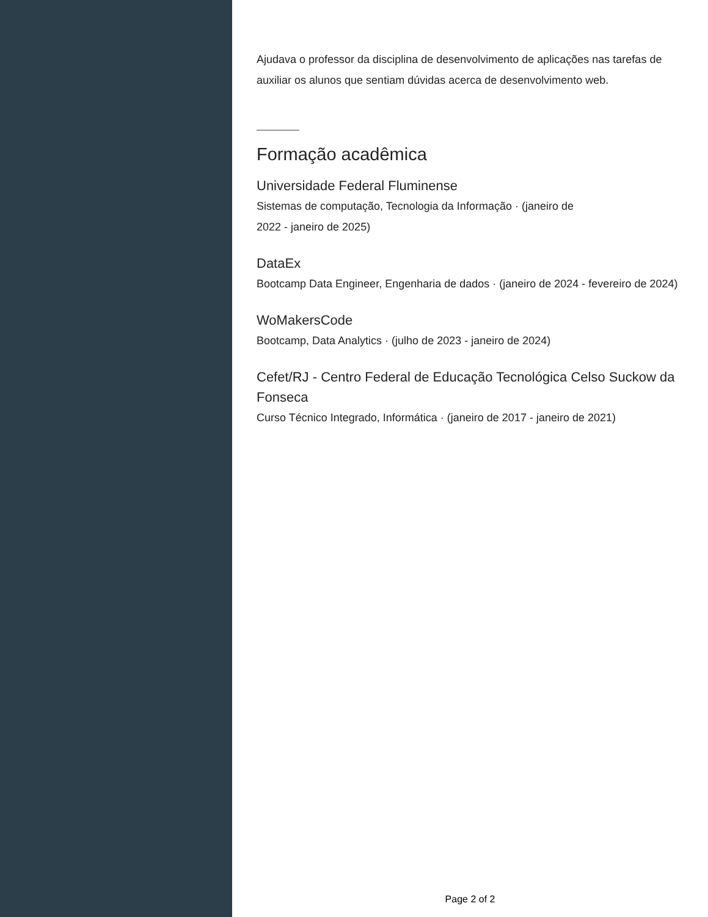Ajudava o professor da disciplina de desenvolvimento de aplicações nas tarefas de auxiliar os alunos que sentiam dúvidas acerca de desenvolvimento web.
Formação acadêmica
Universidade Federal Fluminense
Sistemas de computação, Tecnologia da Informação · (janeiro de
2022 - janeiro de 2025)
DataEx
Bootcamp Data Engineer, Engenharia de dados · (janeiro de 2024 - fevereiro de 2024)
WoMakersCode
Bootcamp, Data Analytics · (julho de 2023 - janeiro de 2024)
Cefet/RJ - Centro Federal de Educação Tecnológica Celso Suckow da Fonseca
Curso Técnico Integrado, Informática · (janeiro de 2017 - janeiro de 2021)
Page 2 of 2